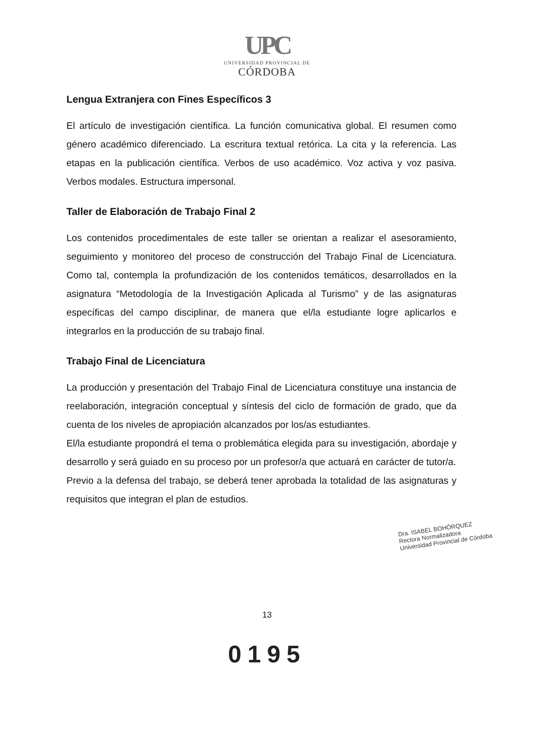UPC
UNIVERSIDAD PROVINCIAL DE
CÓRDOBA
Lengua Extranjera con Fines Específicos 3
El artículo de investigación científica. La función comunicativa global. El resumen como género académico diferenciado. La escritura textual retórica. La cita y la referencia. Las etapas en la publicación científica. Verbos de uso académico. Voz activa y voz pasiva. Verbos modales. Estructura impersonal.
Taller de Elaboración de Trabajo Final 2
Los contenidos procedimentales de este taller se orientan a realizar el asesoramiento, seguimiento y monitoreo del proceso de construcción del Trabajo Final de Licenciatura. Como tal, contempla la profundización de los contenidos temáticos, desarrollados en la asignatura “Metodología de la Investigación Aplicada al Turismo” y de las asignaturas específicas del campo disciplinar, de manera que el/la estudiante logre aplicarlos e integrarlos en la producción de su trabajo final.
Trabajo Final de Licenciatura
La producción y presentación del Trabajo Final de Licenciatura constituye una instancia de reelaboración, integración conceptual y síntesis del ciclo de formación de grado, que da cuenta de los niveles de apropiación alcanzados por los/as estudiantes.
El/la estudiante propondrá el tema o problemática elegida para su investigación, abordaje y desarrollo y será guiado en su proceso por un profesor/a que actuará en carácter de tutor/a.
Previo a la defensa del trabajo, se deberá tener aprobada la totalidad de las asignaturas y requisitos que integran el plan de estudios.
Dra. ISABEL BOHÓRQUEZ
Rectora Normalizadora
Universidad Provincial de Córdoba
13
0195